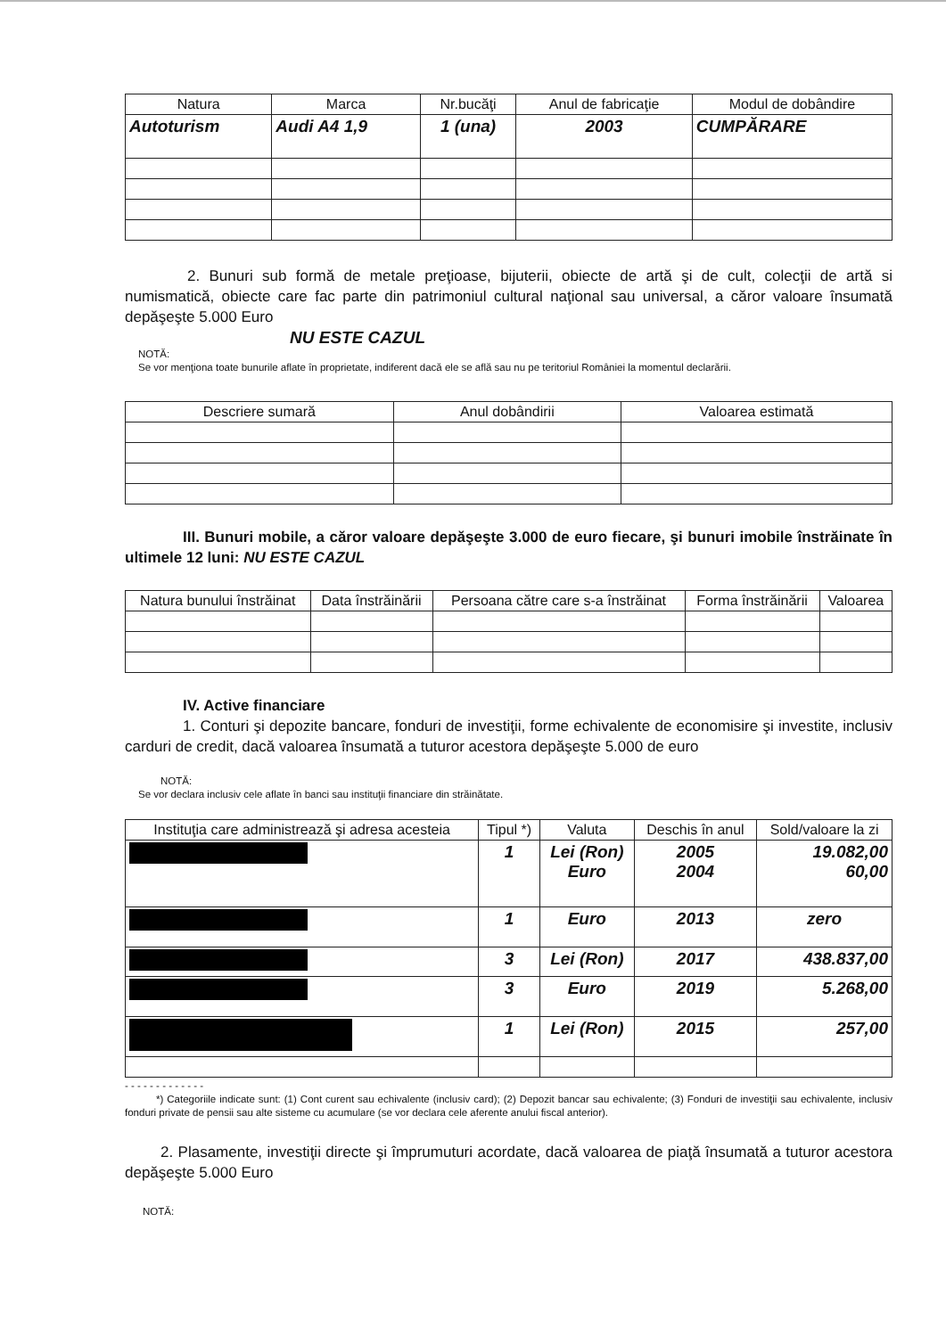| Natura | Marca | Nr.bucăţi | Anul de fabricaţie | Modul de dobândire |
| --- | --- | --- | --- | --- |
| Autoturism | Audi A4 1,9 | 1 (una) | 2003 | CUMPĂRARE |
2. Bunuri sub formă de metale preţioase, bijuterii, obiecte de artă şi de cult, colecţii de artă si numismatică, obiecte care fac parte din patrimoniul cultural naţional sau universal, a căror valoare însumată depăşeşte 5.000 Euro
NU ESTE CAZUL
NOTĂ:
Se vor menţiona toate bunurile aflate în proprietate, indiferent dacă ele se află sau nu pe teritoriul României la momentul declarării.
| Descriere sumară | Anul dobândirii | Valoarea estimată |
| --- | --- | --- |
III. Bunuri mobile, a căror valoare depăşeşte 3.000 de euro fiecare, şi bunuri imobile înstrăinate în ultimele 12 luni: NU ESTE CAZUL
| Natura bunului înstrăinat | Data înstrăinării | Persoana către care s-a înstrăinat | Forma înstrăinării | Valoarea |
| --- | --- | --- | --- | --- |
IV. Active financiare
1. Conturi şi depozite bancare, fonduri de investiţii, forme echivalente de economisire şi investite, inclusiv carduri de credit, dacă valoarea însumată a tuturor acestora depăşeşte 5.000 de euro
NOTĂ:
Se vor declara inclusiv cele aflate în banci sau instituţii financiare din străinătate.
| Instituţia care administrează şi adresa acesteia | Tipul *) | Valuta | Deschis în anul | Sold/valoare la zi |
| --- | --- | --- | --- | --- |
| | 1 | Lei (Ron) Euro | 2005 2004 | 19.082,00 60,00 |
| | 1 | Euro | 2013 | zero |
| | 3 | Lei (Ron) | 2017 | 438.837,00 |
| | 3 | Euro | 2019 | 5.268,00 |
| | 1 | Lei (Ron) | 2015 | 257,00 |
- - - - - - - - - - - - -
*) Categoriile indicate sunt: (1) Cont curent sau echivalente (inclusiv card); (2) Depozit bancar sau echivalente; (3) Fonduri de investiţii sau echivalente, inclusiv fonduri private de pensii sau alte sisteme cu acumulare (se vor declara cele aferente anului fiscal anterior).
2. Plasamente, investiţii directe şi împrumuturi acordate, dacă valoarea de piaţă însumată a tuturor acestora depăşeşte 5.000 Euro
NOTĂ: